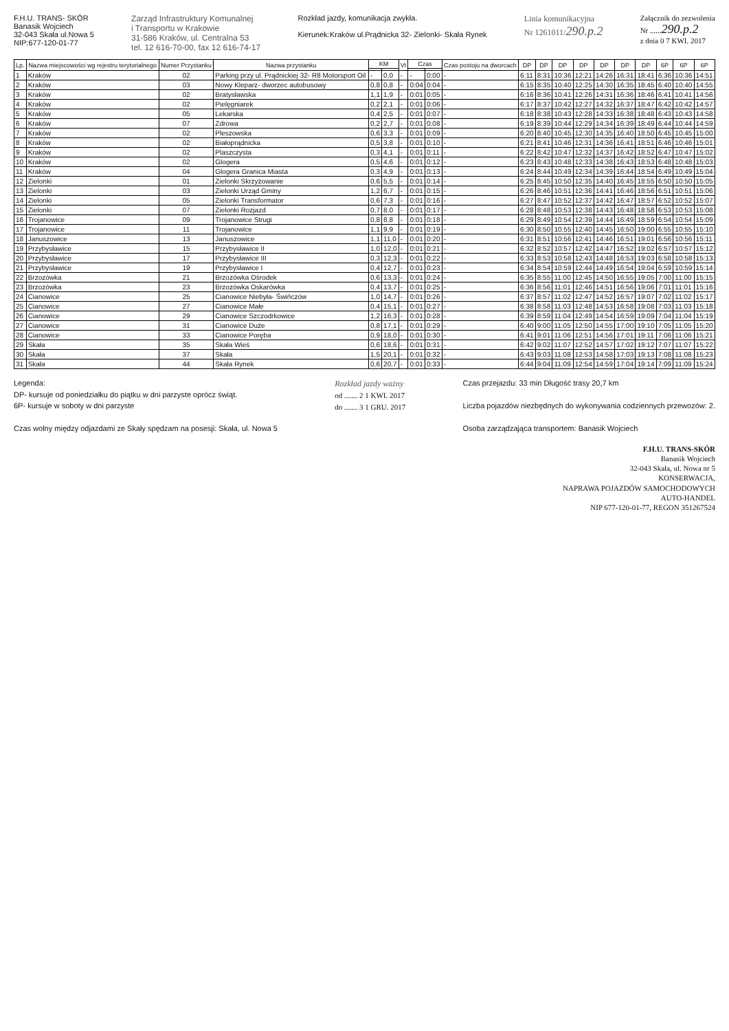F.H.U. TRANS- SKÓR
Banasik Wojciech
32-043 Skała ul.Nowa 5
NIP:677-120-01-77
Zarząd Infrastruktury Komunalnej
i Transportu w Krakowie
31-586 Kraków, ul. Centralna 53
tel. 12 616-70-00, fax 12 616-74-17
Rozkład jazdy, komunikacja zwykła.
Kierunek:Kraków ul.Prądnicka 32- Zielonki- Skała Rynek
Linia komunikacyjna
Nr 1261011/290.p.2
Załącznik do zezwolenia
Nr ......290.p.2
z dnia 0 7 KWI. 2017
| Lp. | Nazwa miejscowości wg rejestru terytorialnego | Numer Przystanku | Nazwa przystanku | KM | | Vt | Czas | | Czas postoju na dworcach | DP | DP | DP | DP | DP | DP | DP | 6P | 6P | 6P |
| --- | --- | --- | --- | --- | --- | --- | --- | --- | --- | --- | --- | --- | --- | --- | --- | --- | --- | --- | --- |
| 1 | Kraków | 02 | Parking przy ul. Prądnickiej 32- R8 Motorsport Oil | - | 0,0 | - | - | 0:00 | - | 6:11 | 8:31 | 10:36 | 12:21 | 14:26 | 16:31 | 18:41 | 6:36 | 10:36 | 14:51 |
| 2 | Kraków | 03 | Nowy Kleparz- dworzec autobusowy | 0,8 | 0,8 | - | 0:04 | 0:04 | - | 6:15 | 8:35 | 10:40 | 12:25 | 14:30 | 16:35 | 18:45 | 6:40 | 10:40 | 14:55 |
| 3 | Kraków | 02 | Bratysławska | 1,1 | 1,9 | - | 0:01 | 0:05 | - | 6:16 | 8:36 | 10:41 | 12:26 | 14:31 | 16:36 | 18:46 | 6:41 | 10:41 | 14:56 |
| 4 | Kraków | 02 | Pielęgniarek | 0,2 | 2,1 | - | 0:01 | 0:06 | - | 6:17 | 8:37 | 10:42 | 12:27 | 14:32 | 16:37 | 18:47 | 6:42 | 10:42 | 14:57 |
| 5 | Kraków | 05 | Lekarska | 0,4 | 2,5 | - | 0:01 | 0:07 | - | 6:18 | 8:38 | 10:43 | 12:28 | 14:33 | 16:38 | 18:48 | 6:43 | 10:43 | 14:58 |
| 6 | Kraków | 07 | Zdrowa | 0,2 | 2,7 | - | 0:01 | 0:08 | - | 6:19 | 8:39 | 10:44 | 12:29 | 14:34 | 16:39 | 18:49 | 6:44 | 10:44 | 14:59 |
| 7 | Kraków | 02 | Pleszowska | 0,6 | 3,3 | - | 0:01 | 0:09 | - | 6:20 | 8:40 | 10:45 | 12:30 | 14:35 | 16:40 | 18:50 | 6:45 | 10:45 | 15:00 |
| 8 | Kraków | 02 | Białoprądnicka | 0,5 | 3,8 | - | 0:01 | 0:10 | - | 6:21 | 8:41 | 10:46 | 12:31 | 14:36 | 16:41 | 18:51 | 6:46 | 10:46 | 15:01 |
| 9 | Kraków | 02 | Plaszczysta | 0,3 | 4,1 | - | 0:01 | 0:11 | - | 6:22 | 8:42 | 10:47 | 12:32 | 14:37 | 16:42 | 18:52 | 6:47 | 10:47 | 15:02 |
| 10 | Kraków | 02 | Glogera | 0,5 | 4,6 | - | 0:01 | 0:12 | - | 6:23 | 8:43 | 10:48 | 12:33 | 14:38 | 16:43 | 18:53 | 6:48 | 10:48 | 15:03 |
| 11 | Kraków | 04 | Glogera Granica Miasta | 0,3 | 4,9 | - | 0:01 | 0:13 | - | 6:24 | 8:44 | 10:49 | 12:34 | 14:39 | 16:44 | 18:54 | 6:49 | 10:49 | 15:04 |
| 12 | Zielonki | 01 | Zielonki Skrzyżowanie | 0,6 | 5,5 | - | 0:01 | 0:14 | - | 6:25 | 8:45 | 10:50 | 12:35 | 14:40 | 16:45 | 18:55 | 6:50 | 10:50 | 15:05 |
| 13 | Zielonki | 03 | Zielonki Urząd Gminy | 1,2 | 6,7 | - | 0:01 | 0:15 | - | 6:26 | 8:46 | 10:51 | 12:36 | 14:41 | 16:46 | 18:56 | 6:51 | 10:51 | 15:06 |
| 14 | Zielonki | 05 | Zielonki Transformator | 0,6 | 7,3 | - | 0:01 | 0:16 | - | 6:27 | 8:47 | 10:52 | 12:37 | 14:42 | 16:47 | 18:57 | 6:52 | 10:52 | 15:07 |
| 15 | Zielonki | 07 | Zielonki Rozjazd | 0,7 | 8,0 | - | 0:01 | 0:17 | - | 6:28 | 8:48 | 10:53 | 12:38 | 14:43 | 16:48 | 18:58 | 6:53 | 10:53 | 15:08 |
| 16 | Trojanowice | 09 | Trojanowice Strugi | 0,8 | 8,8 | - | 0:01 | 0:18 | - | 6:29 | 8:49 | 10:54 | 12:39 | 14:44 | 16:49 | 18:59 | 6:54 | 10:54 | 15:09 |
| 17 | Trojanowice | 11 | Trojanowice | 1,1 | 9,9 | - | 0:01 | 0:19 | - | 6:30 | 8:50 | 10:55 | 12:40 | 14:45 | 16:50 | 19:00 | 6:55 | 10:55 | 15:10 |
| 18 | Januszowice | 13 | Januszowice | 1,1 | 11,0 | - | 0:01 | 0:20 | - | 6:31 | 8:51 | 10:56 | 12:41 | 14:46 | 16:51 | 19:01 | 6:56 | 10:56 | 15:11 |
| 19 | Przybysławice | 15 | Przybysławice II | 1,0 | 12,0 | - | 0:01 | 0:21 | - | 6:32 | 8:52 | 10:57 | 12:42 | 14:47 | 16:52 | 19:02 | 6:57 | 10:57 | 15:12 |
| 20 | Przybysławice | 17 | Przybysławice III | 0,3 | 12,3 | - | 0:01 | 0:22 | - | 6:33 | 8:53 | 10:58 | 12:43 | 14:48 | 16:53 | 19:03 | 6:58 | 10:58 | 15:13 |
| 21 | Przybysławice | 19 | Przybysławice I | 0,4 | 12,7 | - | 0:01 | 0:23 | - | 6:34 | 8:54 | 10:59 | 12:44 | 14:49 | 16:54 | 19:04 | 6:59 | 10:59 | 15:14 |
| 22 | Brzozówka | 21 | Brzozówka Ośrodek | 0,6 | 13,3 | - | 0:01 | 0:24 | - | 6:35 | 8:55 | 11:00 | 12:45 | 14:50 | 16:55 | 19:05 | 7:00 | 11:00 | 15:15 |
| 23 | Brzozówka | 23 | Brzozówka Oskarówka | 0,4 | 13,7 | - | 0:01 | 0:25 | - | 6:36 | 8:56 | 11:01 | 12:46 | 14:51 | 16:56 | 19:06 | 7:01 | 11:01 | 15:16 |
| 24 | Cianowice | 25 | Cianowice Niebyła- Świńczów | 1,0 | 14,7 | - | 0:01 | 0:26 | - | 6:37 | 8:57 | 11:02 | 12:47 | 14:52 | 16:57 | 19:07 | 7:02 | 11:02 | 15:17 |
| 25 | Cianowice | 27 | Cianowice Małe | 0,4 | 15,1 | - | 0:01 | 0:27 | - | 6:38 | 8:58 | 11:03 | 12:48 | 14:53 | 16:58 | 19:08 | 7:03 | 11:03 | 15:18 |
| 26 | Cianowice | 29 | Cianowice Szczodrkowice | 1,2 | 16,3 | - | 0:01 | 0:28 | - | 6:39 | 8:59 | 11:04 | 12:49 | 14:54 | 16:59 | 19:09 | 7:04 | 11:04 | 15:19 |
| 27 | Cianowice | 31 | Cianowice Duże | 0,8 | 17,1 | - | 0:01 | 0:29 | - | 6:40 | 9:00 | 11:05 | 12:50 | 14:55 | 17:00 | 19:10 | 7:05 | 11:05 | 15:20 |
| 28 | Cianowice | 33 | Cianowice Poręba | 0,9 | 18,0 | - | 0:01 | 0:30 | - | 6:41 | 9:01 | 11:06 | 12:51 | 14:56 | 17:01 | 19:11 | 7:06 | 11:06 | 15:21 |
| 29 | Skała | 35 | Skała Wieś | 0,6 | 18,6 | - | 0:01 | 0:31 | - | 6:42 | 9:02 | 11:07 | 12:52 | 14:57 | 17:02 | 19:12 | 7:07 | 11:07 | 15:22 |
| 30 | Skała | 37 | Skała | 1,5 | 20,1 | - | 0:01 | 0:32 | - | 6:43 | 9:03 | 11:08 | 12:53 | 14:58 | 17:03 | 19:13 | 7:08 | 11:08 | 15:23 |
| 31 | Skała | 44 | Skała Rynek | 0,6 | 20,7 | - | 0:01 | 0:33 | - | 6:44 | 9:04 | 11:09 | 12:54 | 14:59 | 17:04 | 19:14 | 7:09 | 11:09 | 15:24 |
Legenda:
DP- kursuje od poniedziałku do piątku w dni parzyste oprócz świąt.
6P- kursuje w soboty w dni parzyste
Czas wolny między odjazdami ze Skały spędzam na posesji: Skała, ul. Nowa 5
Rozkład jazdy ważny
od ....... 2 1 KWI. 2017
do ....... 3 1 GRU. 2017
Czas przejazdu: 33 min Długość trasy 20,7 km
Liczba pojazdów niezbędnych do wykonywania codziennych przewozów: 2.
Osoba zarządzająca transportem: Banasik Wojciech
F.H.U. TRANS-SKÓR
Banasik Wojciech
32-043 Skała, ul. Nowa nr 5
KONSERWACJA,
NAPRAWA POJAZDÓW SAMOCHODOWYCH
AUTO-HANDEL
NIP 677-120-01-77, REGON 351267524